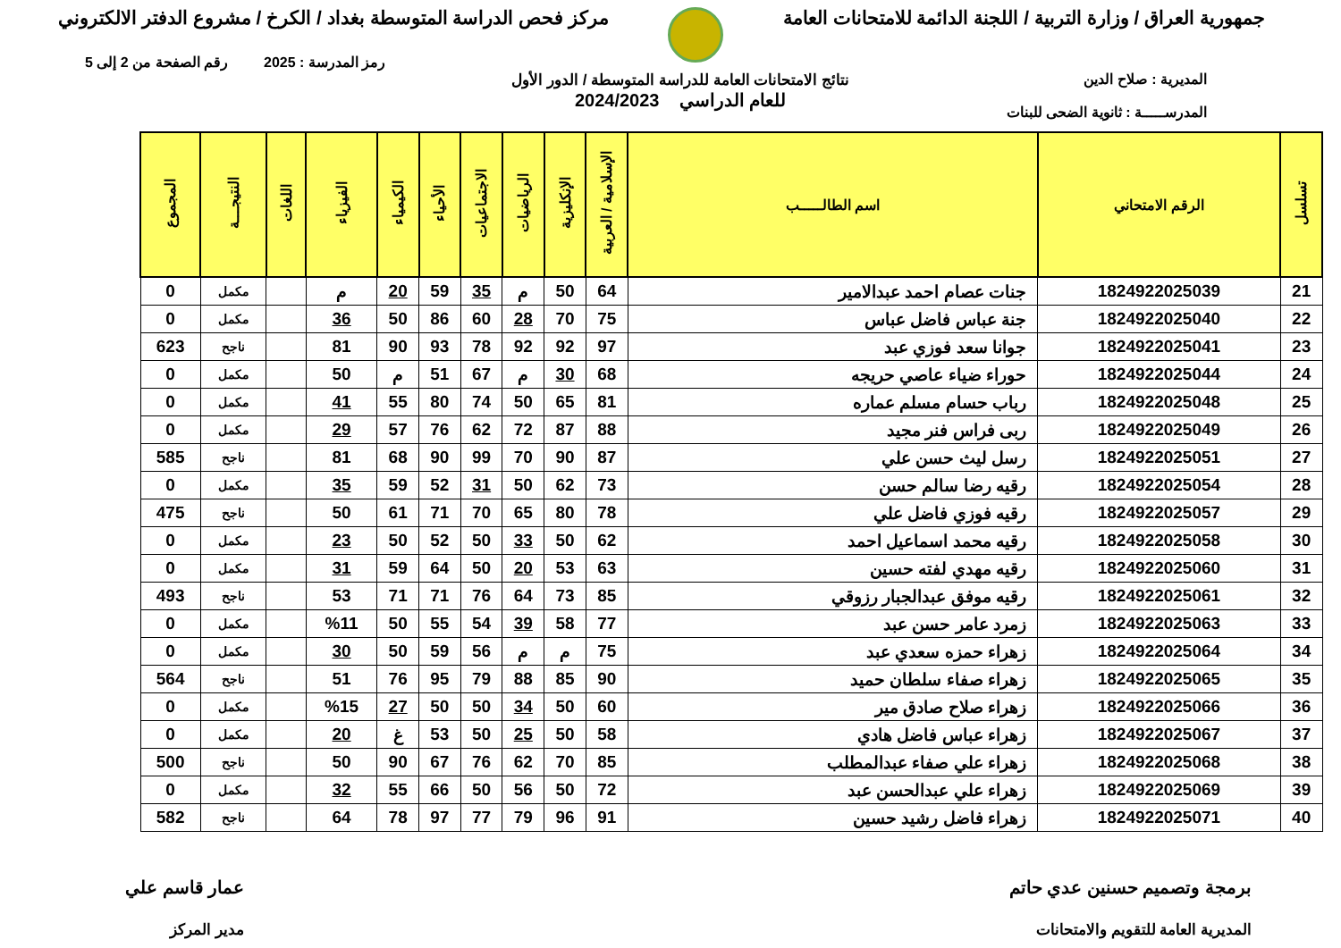جمهورية العراق / وزارة التربية / اللجنة الدائمة للامتحانات العامة
مركز فحص الدراسة المتوسطة بغداد / الكرخ / مشروع الدفتر الالكتروني
رمز المدرسة : 2025 رقم الصفحة من 2 إلى 5
المديرية : صلاح الدين
المدرســـــة : ثانوية الضحى للبنات
نتائج الامتحانات العامة للدراسة المتوسطة / الدور الأول
للعام الدراسي 2024/2023
| تسلسل | الرقم الامتحاني | اسم الطالـــــب | الإسلامية / العربية | الإنكليزية | الرياضيات | الاجتماعيات | الأحياء | الكيمياء | الفيزياء | اللغات | النتيجـــة | المجموع |
| --- | --- | --- | --- | --- | --- | --- | --- | --- | --- | --- | --- | --- |
| 21 | 1824922025039 | جنات عصام احمد عبدالامير | 64 | 50 | م | 35 | 59 | 20 | م | | مكمل | 0 |
| 22 | 1824922025040 | جنة عباس فاضل عباس | 75 | 70 | 28 | 60 | 86 | 50 | 36 | | مكمل | 0 |
| 23 | 1824922025041 | جوانا سعد فوزي عبد | 97 | 92 | 92 | 78 | 93 | 90 | 81 | | ناجح | 623 |
| 24 | 1824922025044 | حوراء ضياء عاصي حريجه | 68 | 30 | م | 67 | 51 | م | 50 | | مكمل | 0 |
| 25 | 1824922025048 | رباب حسام مسلم عماره | 81 | 65 | 50 | 74 | 80 | 55 | 41 | | مكمل | 0 |
| 26 | 1824922025049 | ربى فراس فنر مجيد | 88 | 87 | 72 | 62 | 76 | 57 | 29 | | مكمل | 0 |
| 27 | 1824922025051 | رسل ليث حسن علي | 87 | 90 | 70 | 99 | 90 | 68 | 81 | | ناجح | 585 |
| 28 | 1824922025054 | رقيه رضا سالم حسن | 73 | 62 | 50 | 31 | 52 | 59 | 35 | | مكمل | 0 |
| 29 | 1824922025057 | رقيه فوزي فاضل علي | 78 | 80 | 65 | 70 | 71 | 61 | 50 | | ناجح | 475 |
| 30 | 1824922025058 | رقيه محمد اسماعيل احمد | 62 | 50 | 33 | 50 | 52 | 50 | 23 | | مكمل | 0 |
| 31 | 1824922025060 | رقيه مهدي لفته حسين | 63 | 53 | 20 | 50 | 64 | 59 | 31 | | مكمل | 0 |
| 32 | 1824922025061 | رقيه موفق عبدالجبار رزوقي | 85 | 73 | 64 | 76 | 71 | 71 | 53 | | ناجح | 493 |
| 33 | 1824922025063 | زمرد عامر حسن عبد | 77 | 58 | 39 | 54 | 55 | 50 | %11 | | مكمل | 0 |
| 34 | 1824922025064 | زهراء حمزه سعدي عبد | 75 | م | م | 56 | 59 | 50 | 30 | | مكمل | 0 |
| 35 | 1824922025065 | زهراء صفاء سلطان حميد | 90 | 85 | 88 | 79 | 95 | 76 | 51 | | ناجح | 564 |
| 36 | 1824922025066 | زهراء صلاح صادق مير | 60 | 50 | 34 | 50 | 50 | 27 | %15 | | مكمل | 0 |
| 37 | 1824922025067 | زهراء عباس فاضل هادي | 58 | 50 | 25 | 50 | 53 | غ | 20 | | مكمل | 0 |
| 38 | 1824922025068 | زهراء علي صفاء عبدالمطلب | 85 | 70 | 62 | 76 | 67 | 90 | 50 | | ناجح | 500 |
| 39 | 1824922025069 | زهراء علي عبدالحسن عبد | 72 | 50 | 56 | 50 | 66 | 55 | 32 | | مكمل | 0 |
| 40 | 1824922025071 | زهراء فاضل رشيد حسين | 91 | 96 | 79 | 77 | 97 | 78 | 64 | | ناجح | 582 |
برمجة وتصميم حسنين عدي حاتم
المديرية العامة للتقويم والامتحانات
عمار قاسم علي
مدير المركز